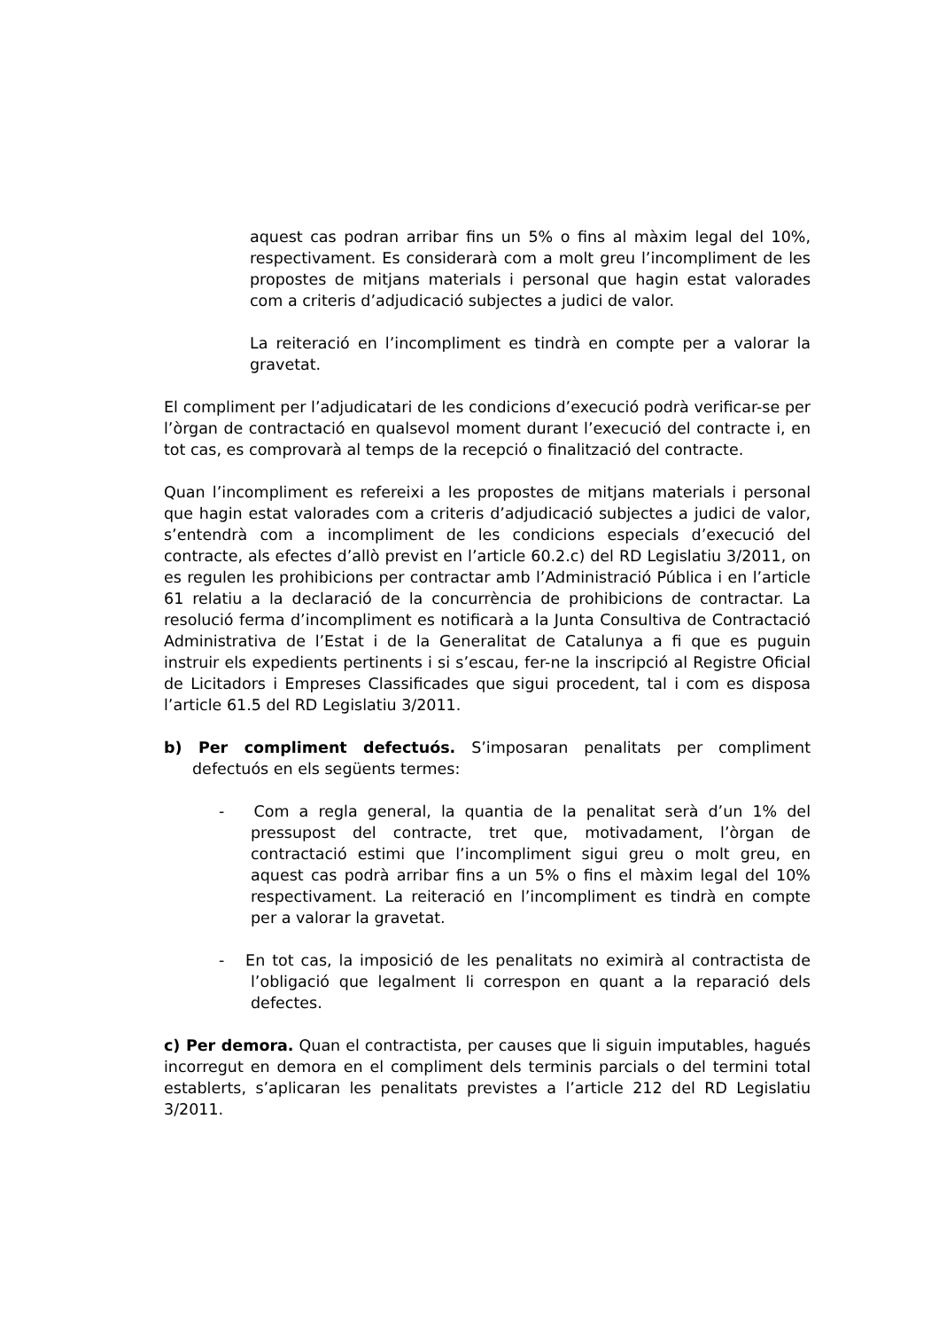aquest cas podran arribar fins un 5% o fins al màxim legal del 10%, respectivament. Es considerarà com a molt greu l’incompliment de les propostes de mitjans materials i personal que hagin estat valorades com a criteris d’adjudicació subjectes a judici de valor.
La reiteració en l’incompliment es tindrà en compte per a valorar la gravetat.
El compliment per l’adjudicatari de les condicions d’execució podrà verificar-se per l’òrgan de contractació en qualsevol moment durant l’execució del contracte i, en tot cas, es comprovarà al temps de la recepció o finalització del contracte.
Quan l’incompliment es refereixi a les propostes de mitjans materials i personal que hagin estat valorades com a criteris d’adjudicació subjectes a judici de valor, s’entendrà com a incompliment de les condicions especials d’execució del contracte, als efectes d’allò previst en l’article 60.2.c) del RD Legislatiu 3/2011, on es regulen les prohibicions per contractar amb l’Administració Pública i en l’article 61 relatiu a la declaració de la concurrència de prohibicions de contractar. La resolució ferma d’incompliment es notificarà a la Junta Consultiva de Contractació Administrativa de l’Estat i de la Generalitat de Catalunya a fi que es puguin instruir els expedients pertinents i si s’escau, fer-ne la inscripció al Registre Oficial de Licitadors i Empreses Classificades que sigui procedent, tal i com es disposa l’article 61.5 del RD Legislatiu 3/2011.
b) Per compliment defectuós. S’imposaran penalitats per compliment defectuós en els següents termes:
- Com a regla general, la quantia de la penalitat serà d’un 1% del pressupost del contracte, tret que, motivadament, l’òrgan de contractació estimi que l’incompliment sigui greu o molt greu, en aquest cas podrà arribar fins a un 5% o fins el màxim legal del 10% respectivament. La reiteració en l’incompliment es tindrà en compte per a valorar la gravetat.
- En tot cas, la imposició de les penalitats no eximirà al contractista de l’obligació que legalment li correspon en quant a la reparació dels defectes.
c) Per demora. Quan el contractista, per causes que li siguin imputables, hagués incorregut en demora en el compliment dels terminis parcials o del termini total establerts, s’aplicaran les penalitats previstes a l’article 212 del RD Legislatiu 3/2011.